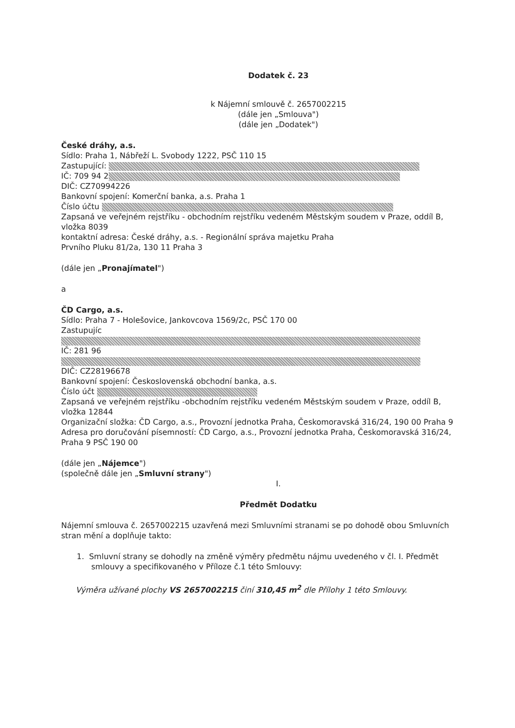Dodatek č. 23
k Nájemní smlouvě č. 2657002215
(dále jen „Smlouva")
(dále jen „Dodatek")
České dráhy, a.s.
Sídlo: Praha 1, Nábřeží L. Svobody 1222, PSČ 110 15
Zastupující:
IČ: 709 94 2
DIČ: CZ70994226
Bankovní spojení: Komerční banka, a.s. Praha 1
Číslo účtu
Zapsaná ve veřejném rejstříku - obchodním rejstříku vedeném Městským soudem v Praze, oddíl B, vložka 8039
kontaktní adresa: České dráhy, a.s. - Regionální správa majetku Praha
Prvního Pluku 81/2a, 130 11 Praha 3
(dále jen „Pronajímatel")
a
ČD Cargo, a.s.
Sídlo: Praha 7 - Holešovice, Jankovcova 1569/2c, PSČ 170 00
Zastupujíc
IČ: 281 96
DIČ: CZ28196678
Bankovní spojení: Československá obchodní banka, a.s.
Číslo účt
Zapsaná ve veřejném rejstříku -obchodním rejstříku vedeném Městským soudem v Praze, oddíl B, vložka 12844
Organizační složka: ČD Cargo, a.s., Provozní jednotka Praha, Českomoravská 316/24, 190 00 Praha 9
Adresa pro doručování písemností: ČD Cargo, a.s., Provozní jednotka Praha, Českomoravská 316/24, Praha 9 PSČ 190 00
(dále jen „Nájemce")
(společně dále jen „Smluvní strany")
I.
Předmět Dodatku
Nájemní smlouva č. 2657002215 uzavřená mezi Smluvními stranami se po dohodě obou Smluvních stran mění a doplňuje takto:
1. Smluvní strany se dohodly na změně výměry předmětu nájmu uvedeného v čl. I. Předmět smlouvy a specifikovaného v Příloze č.1 této Smlouvy:
Výměra užívané plochy VS 2657002215 činí 310,45 m<sup>2</sup> dle Přílohy 1 této Smlouvy.